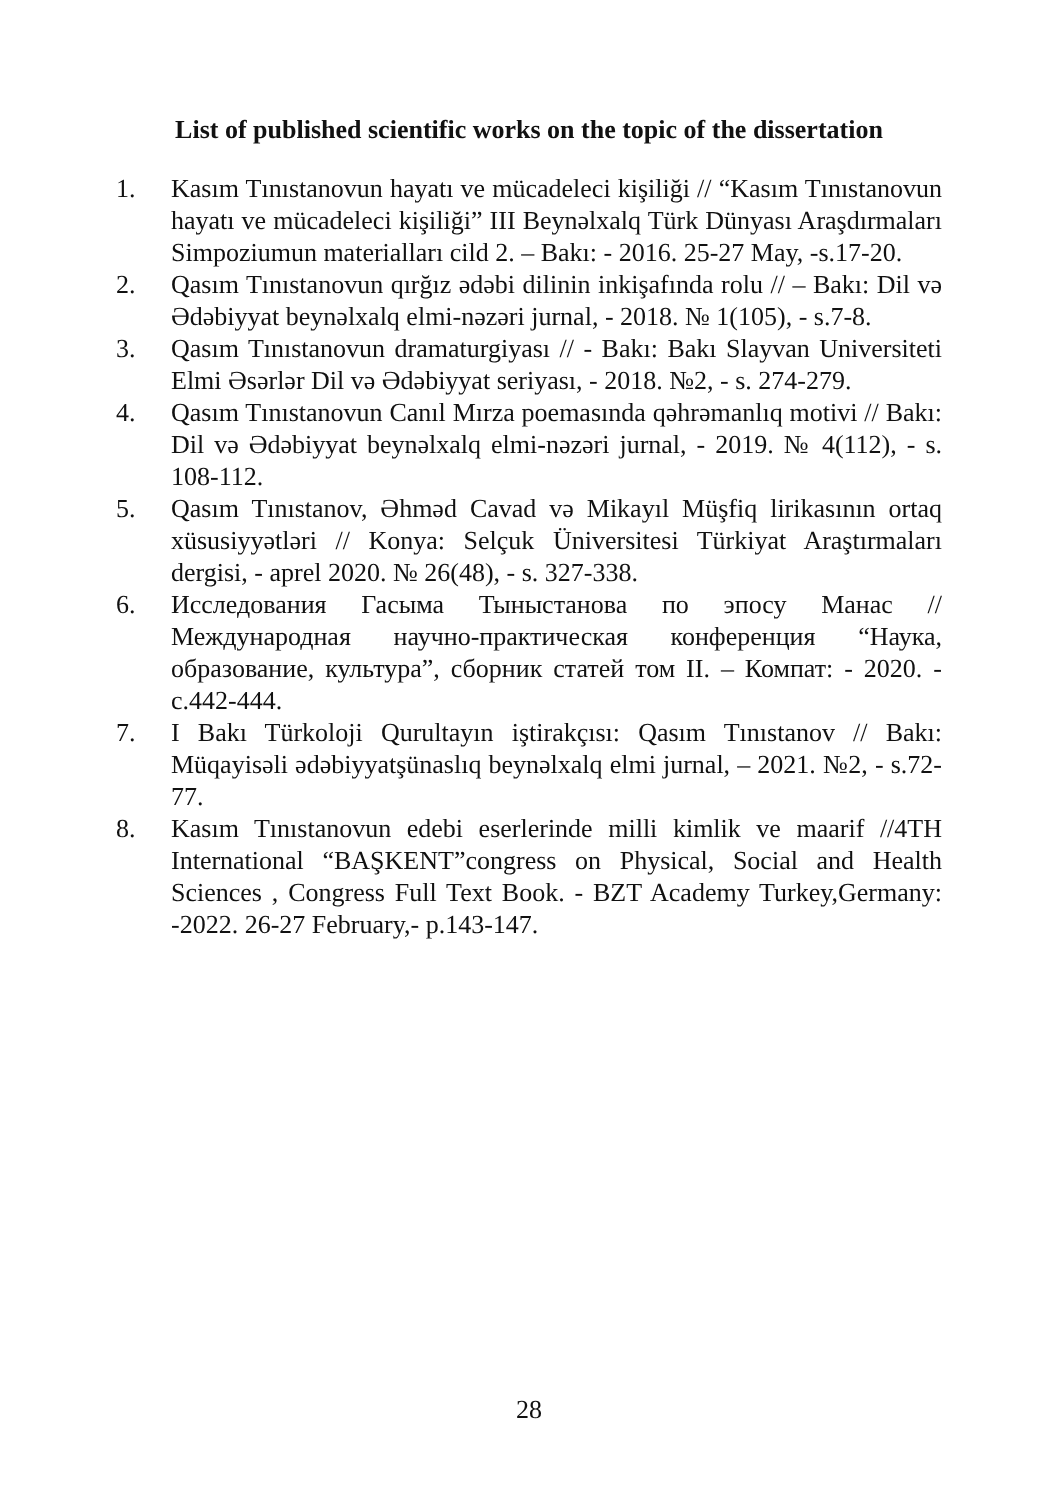List of published scientific works on the topic of the dissertation
1. Kasım Tınıstanovun hayatı ve mücadeleci kişiliği // “Kasım Tınıstanovun hayatı ve mücadeleci kişiliği” III Beynəlxalq Türk Dünyası Araşdırmaları Simpoziumun materialları cild 2. – Bakı: - 2016. 25-27 May, -s.17-20.
2. Qasım Tınıstanovun qırğız ədəbi dilinin inkişafında rolu // – Bakı: Dil və Ədəbiyyat beynəlxalq elmi-nəzəri jurnal, - 2018. № 1(105), - s.7-8.
3. Qasım Tınıstanovun dramaturgiyası // - Bakı: Bakı Slayvan Universiteti Elmi Əsərlər Dil və Ədəbiyyat seriyası, - 2018. №2, - s. 274-279.
4. Qasım Tınıstanovun Canıl Mırza poemasında qəhrəmanlıq motivi // Bakı: Dil və Ədəbiyyat beynəlxalq elmi-nəzəri jurnal, - 2019. № 4(112), - s. 108-112.
5. Qasım Tınıstanov, Əhməd Cavad və Mikayıl Müşfiq lirikasının ortaq xüsusiyyətləri // Konya: Selçuk Üniversitesi Türkiyat Araştırmaları dergisi, - aprel 2020. № 26(48), - s. 327-338.
6. Исследования Гасыма Тыныстанова по эпосу Манас // Международная научно-практическая конференция “Наука, образование, культура”, сборник статей том II. – Компат: - 2020. - с.442-444.
7. I Bakı Türkoloji Qurultayın iştirakçısı: Qasım Tınıstanov // Bakı: Müqayisəli ədəbiyyatşünaslıq beynəlxalq elmi jurnal, – 2021. №2, - s.72-77.
8. Kasım Tınıstanovun edebi eserlerinde milli kimlik ve maarif //4TH International “BAŞKENT”congress on Physical, Social and Health Sciences , Congress Full Text Book. - BZT Academy Turkey,Germany: -2022. 26-27 February,- p.143-147.
28